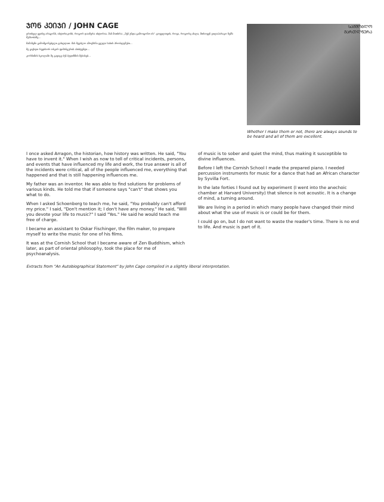ᲡᲐᲛᲨᲝᲑᲚᲝ
ᲛᲐᲠᲗᲚᲬᲔᲠᲐ
ᲯᲝᲜ ᲙᲔᲘᲯᲘ / JOHN CAGE
ერთხელ ვეთხუ არაგონს, ისტორიკოსს, როგორ დაიწერა ისტორია. მან მითხრა: „შენ უნდა გამოიგონო ის". ყოველთვის, როცა, როგორც ახლა, მთხოვენ ვილაპარაკო ჩემს მუშაობაზე...
მამაჩემი გამომგონებელი გახლდათ. მას შეეძლო ამოეხსნა ყველა სახის პრობლემები...
მე გავხდი რეჟისორ ოსკარ ფიშინგერის ასისტენტი...
კორნიშის სკოლაში მე გავიგე ძენ ბუდიზმის შესახებ...
Whether I make them or not, there are always sounds to be heard and all of them are excellent.
I once asked Arragon, the historian, how history was written. He said, "You have to invent it." When I wish as now to tell of critical incidents, persons, and events that have influenced my life and work, the true answer is all of the incidents were critical, all of the people influenced me, everything that happened and that is still happening influences me.
My father was an inventor. He was able to find solutions for problems of various kinds. He told me that if someone says "can't" that shows you what to do.
When I asked Schoenberg to teach me, he said, "You probably can't afford my price." I said, "Don't mention it; I don't have any money." He said, "Will you devote your life to music?" I said "Yes." He said he would teach me free of charge.
I became an assistant to Oskar Fischinger, the film maker, to prepare myself to write the music for one of his films.
It was at the Cornish School that I became aware of Zen Buddhism, which later, as part of oriental philosophy, took the place for me of psychoanalysis.
of music is to sober and quiet the mind, thus making it susceptible to divine influences.
Before I left the Cornish School I made the prepared piano. I needed percussion instruments for music for a dance that had an African character by Syvilla Fort.
In the late forties I found out by experiment (I went into the anechoic chamber at Harvard University) that silence is not acoustic. It is a change of mind, a turning around.
We are living in a period in which many people have changed their mind about what the use of music is or could be for them.
I could go on, but I do not want to waste the reader's time. There is no end to life. And music is part of it.
Extracts from "An Autobiographical Statement" by John Cage compiled in a slightly liberal interpretation.